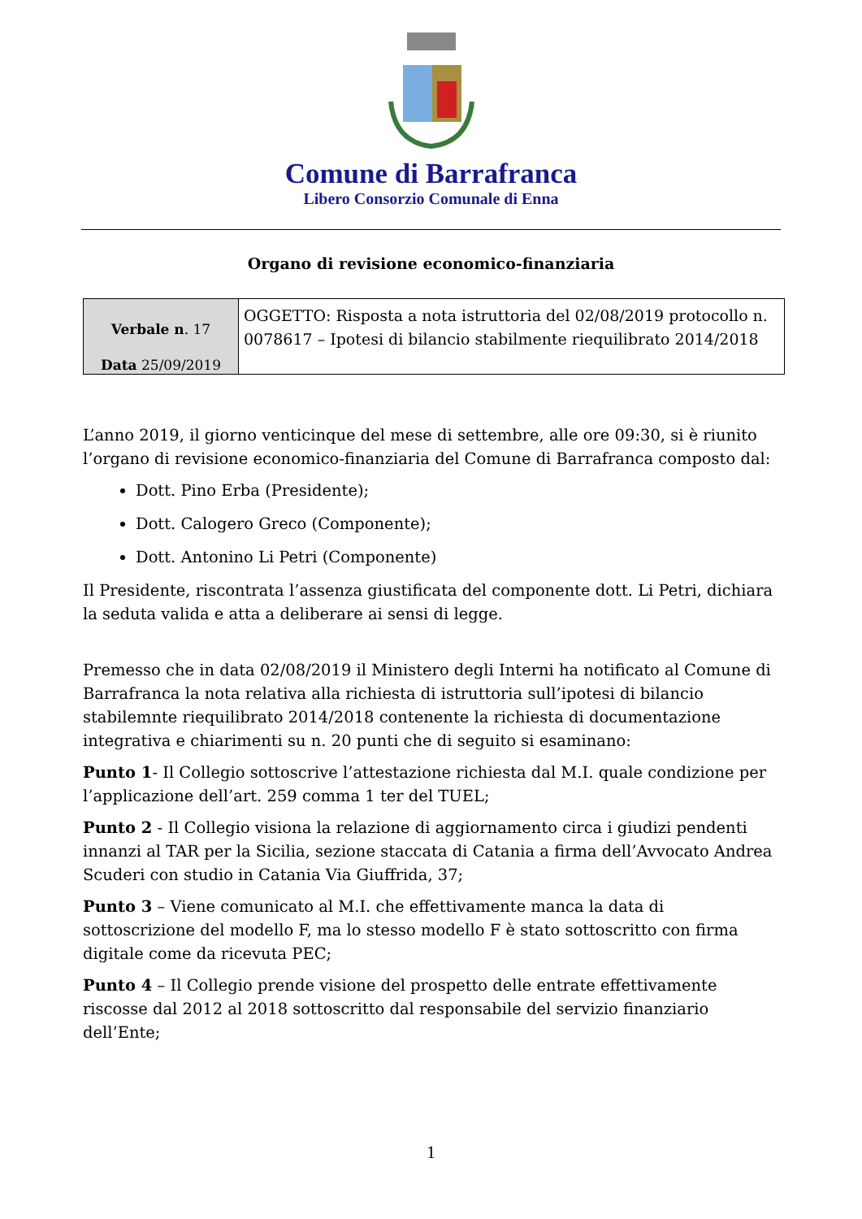Comune di Barrafranca
Libero Consorzio Comunale di Enna
Organo di revisione economico-finanziaria
| Verbale n . 17 Data 25/09/2019 | OGGETTO: Risposta a nota istruttoria del 02/08/2019 protocollo n. 0078617 – Ipotesi di bilancio stabilmente riequilibrato 2014/2018 |
L’anno 2019, il giorno venticinque del mese di settembre, alle ore 09:30, si è riunito l’organo di revisione economico-finanziaria del Comune di Barrafranca composto dal:
Dott. Pino Erba (Presidente);
Dott. Calogero Greco (Componente);
Dott. Antonino Li Petri (Componente)
Il Presidente, riscontrata l’assenza giustificata del componente dott. Li Petri, dichiara la seduta valida e atta a deliberare ai sensi di legge.
Premesso che in data 02/08/2019 il Ministero degli Interni ha notificato al Comune di Barrafranca la nota relativa alla richiesta di istruttoria sull’ipotesi di bilancio stabilemnte riequilibrato 2014/2018 contenente la richiesta di documentazione integrativa e chiarimenti su n. 20 punti che di seguito si esaminano:
Punto 1- Il Collegio sottoscrive l’attestazione richiesta dal M.I. quale condizione per l’applicazione dell’art. 259 comma 1 ter del TUEL;
Punto 2 - Il Collegio visiona la relazione di aggiornamento circa i giudizi pendenti innanzi al TAR per la Sicilia, sezione staccata di Catania a firma dell’Avvocato Andrea Scuderi con studio in Catania Via Giuffrida, 37;
Punto 3 – Viene comunicato al M.I. che effettivamente manca la data di sottoscrizione del modello F, ma lo stesso modello F è stato sottoscritto con firma digitale come da ricevuta PEC;
Punto 4 – Il Collegio prende visione del prospetto delle entrate effettivamente riscosse dal 2012 al 2018 sottoscritto dal responsabile del servizio finanziario dell’Ente;
1